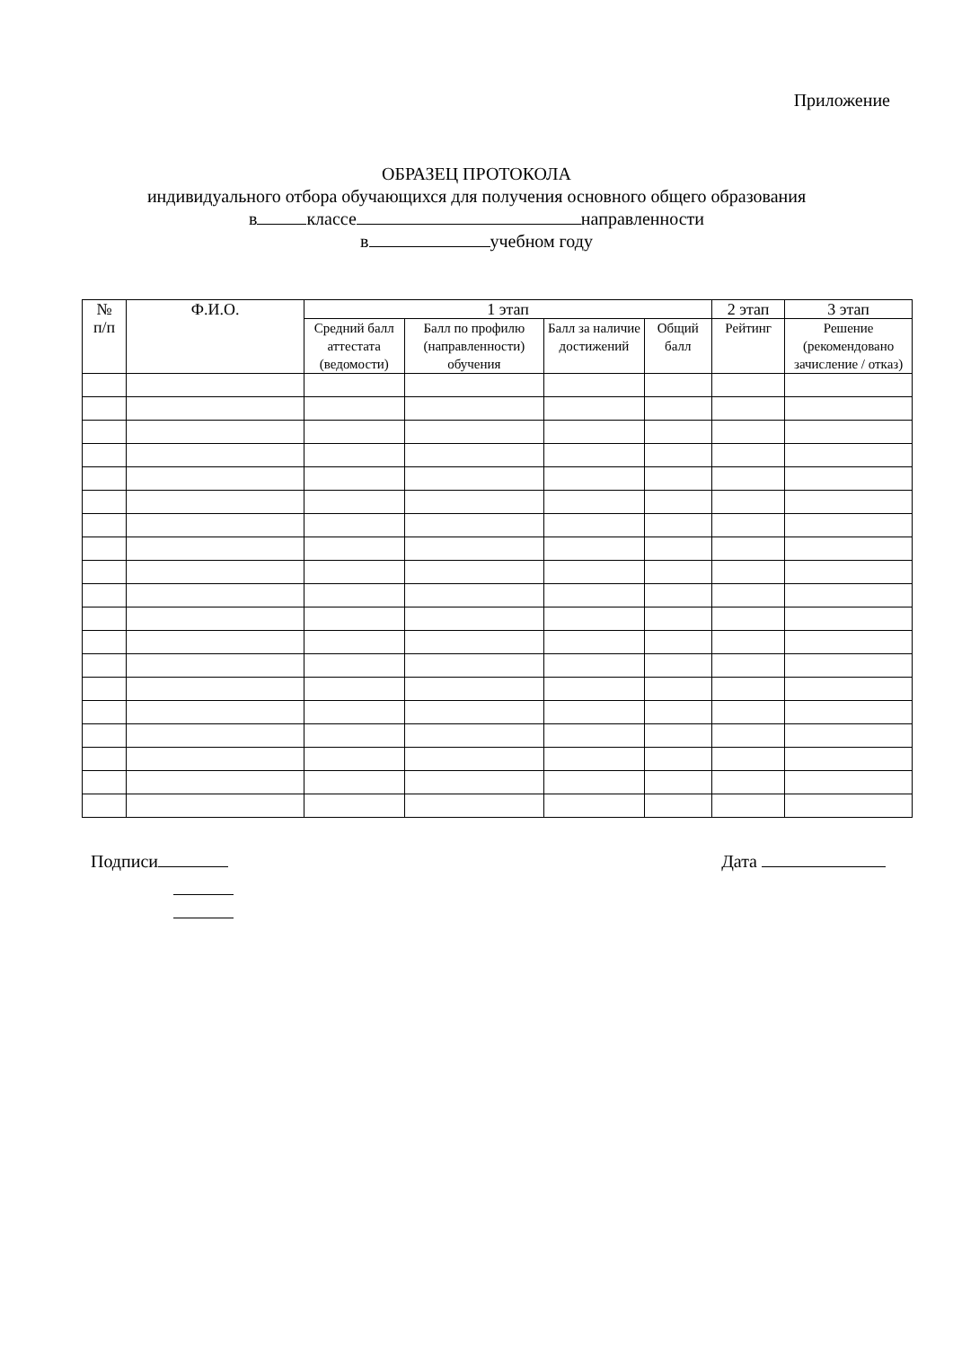Приложение
ОБРАЗЕЦ ПРОТОКОЛА
индивидуального отбора обучающихся для получения основного общего образования
в классе направленности
в учебном году
| № п/п | Ф.И.О. | 1 этап | | | | 2 этап | 3 этап |
| --- | --- | --- | --- | --- | --- | --- | --- |
| | | Средний балл аттестата (ведомости) | Балл по профилю (направленности) обучения | Балл за наличие достижений | Общий балл | Рейтинг | Решение (рекомендовано зачисление / отказ) |
Подписи Дата